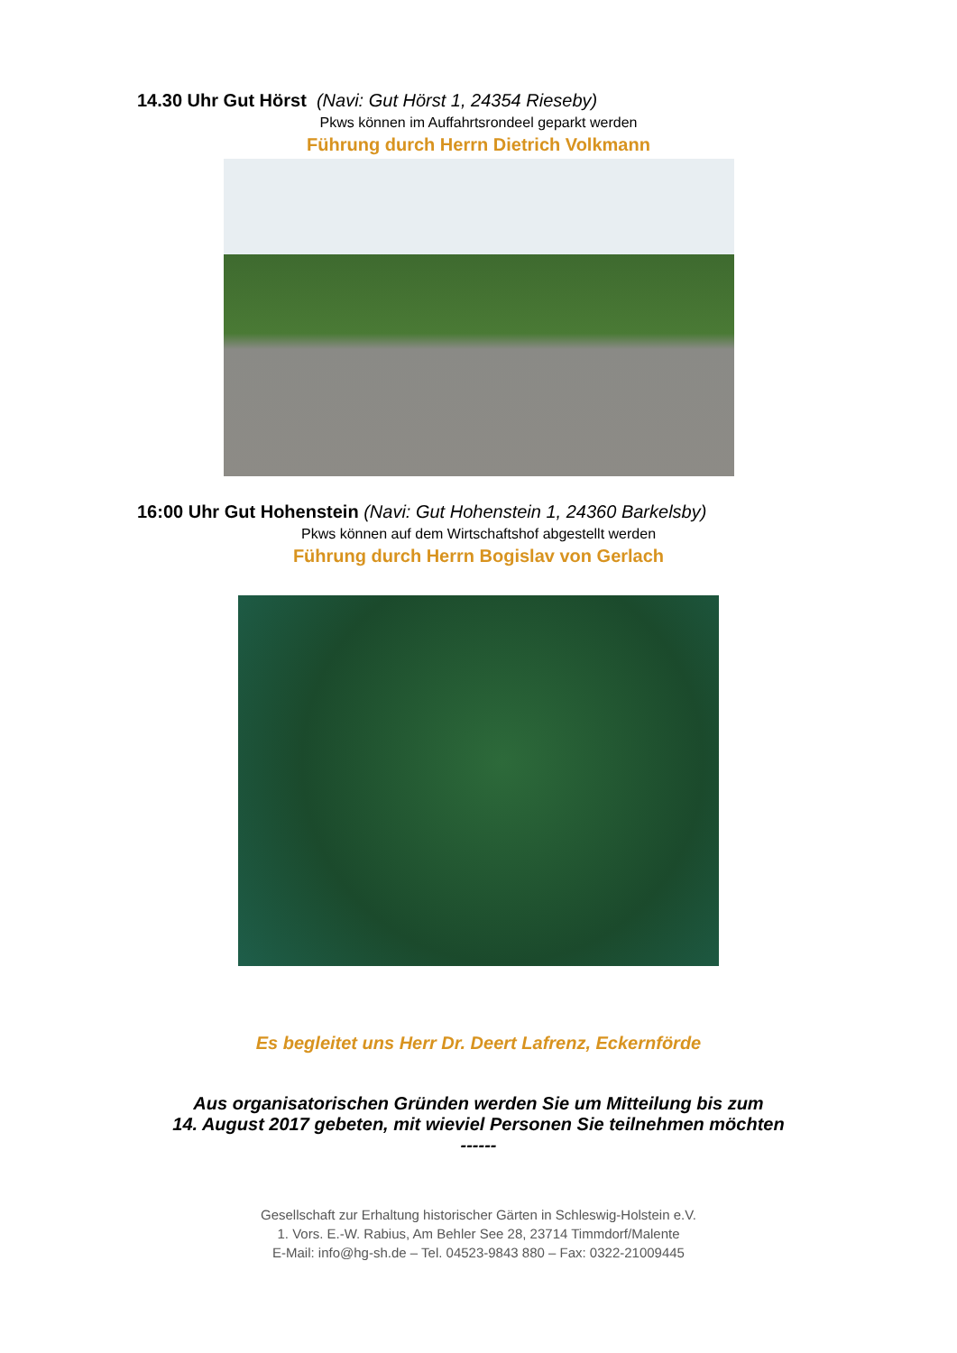14.30 Uhr Gut Hörst (Navi: Gut Hörst 1, 24354 Rieseby)
Pkws können im Auffahrtsrondeel geparkt werden
Führung durch Herrn Dietrich Volkmann
16:00 Uhr Gut Hohenstein (Navi: Gut Hohenstein 1, 24360 Barkelsby)
Pkws können auf dem Wirtschaftshof abgestellt werden
Führung durch Herrn Bogislav von Gerlach
Es begleitet uns Herr Dr. Deert Lafrenz, Eckernförde
Aus organisatorischen Gründen werden Sie um Mitteilung bis zum
14. August 2017 gebeten, mit wieviel Personen Sie teilnehmen möchten
------
Gesellschaft zur Erhaltung historischer Gärten in Schleswig-Holstein e.V.
1. Vors. E.-W. Rabius, Am Behler See 28, 23714 Timmdorf/Malente
E-Mail: info@hg-sh.de – Tel. 04523-9843 880 – Fax: 0322-21009445